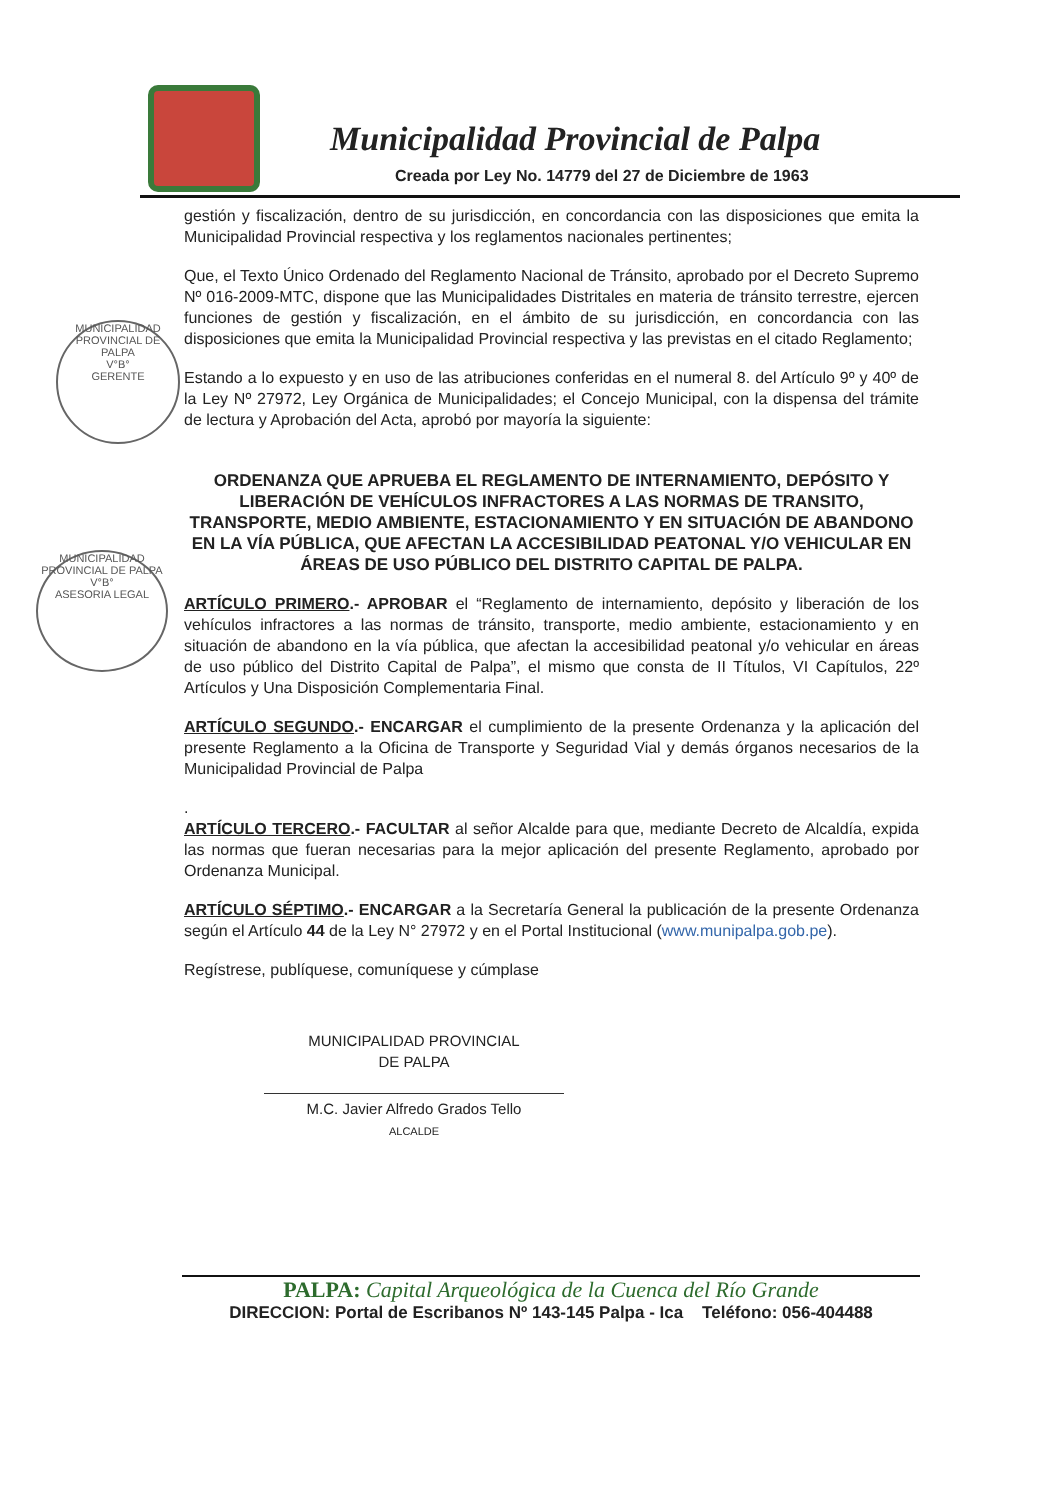Municipalidad Provincial de Palpa
Creada por Ley No. 14779 del 27 de Diciembre de 1963
MUNICIPALIDAD PROVINCIAL DE PALPA
V°B°
GERENTE
MUNICIPALIDAD PROVINCIAL DE PALPA
V°B°
ASESORIA LEGAL
gestión y fiscalización, dentro de su jurisdicción, en concordancia con las disposiciones que emita la Municipalidad Provincial respectiva y los reglamentos nacionales pertinentes;
Que, el Texto Único Ordenado del Reglamento Nacional de Tránsito, aprobado por el Decreto Supremo Nº 016-2009-MTC, dispone que las Municipalidades Distritales en materia de tránsito terrestre, ejercen funciones de gestión y fiscalización, en el ámbito de su jurisdicción, en concordancia con las disposiciones que emita la Municipalidad Provincial respectiva y las previstas en el citado Reglamento;
Estando a lo expuesto y en uso de las atribuciones conferidas en el numeral 8. del Artículo 9º y 40º de la Ley Nº 27972, Ley Orgánica de Municipalidades; el Concejo Municipal, con la dispensa del trámite de lectura y Aprobación del Acta, aprobó por mayoría la siguiente:
ORDENANZA QUE APRUEBA EL REGLAMENTO DE INTERNAMIENTO, DEPÓSITO Y LIBERACIÓN DE VEHÍCULOS INFRACTORES A LAS NORMAS DE TRANSITO, TRANSPORTE, MEDIO AMBIENTE, ESTACIONAMIENTO Y EN SITUACIÓN DE ABANDONO EN LA VÍA PÚBLICA, QUE AFECTAN LA ACCESIBILIDAD PEATONAL Y/O VEHICULAR EN ÁREAS DE USO PÚBLICO DEL DISTRITO CAPITAL DE PALPA.
ARTÍCULO PRIMERO.- APROBAR el “Reglamento de internamiento, depósito y liberación de los vehículos infractores a las normas de tránsito, transporte, medio ambiente, estacionamiento y en situación de abandono en la vía pública, que afectan la accesibilidad peatonal y/o vehicular en áreas de uso público del Distrito Capital de Palpa”, el mismo que consta de II Títulos, VI Capítulos, 22º Artículos y Una Disposición Complementaria Final.
ARTÍCULO SEGUNDO.- ENCARGAR el cumplimiento de la presente Ordenanza y la aplicación del presente Reglamento a la Oficina de Transporte y Seguridad Vial y demás órganos necesarios de la Municipalidad Provincial de Palpa
.
ARTÍCULO TERCERO.- FACULTAR al señor Alcalde para que, mediante Decreto de Alcaldía, expida las normas que fueran necesarias para la mejor aplicación del presente Reglamento, aprobado por Ordenanza Municipal.
ARTÍCULO SÉPTIMO.- ENCARGAR a la Secretaría General la publicación de la presente Ordenanza según el Artículo 44 de la Ley N° 27972 y en el Portal Institucional (www.munipalpa.gob.pe).
Regístrese, publíquese, comuníquese y cúmplase
MUNICIPALIDAD PROVINCIAL
DE PALPA
M.C. Javier Alfredo Grados Tello
ALCALDE
PALPA: Capital Arqueológica de la Cuenca del Río Grande
DIRECCION: Portal de Escribanos Nº 143-145 Palpa - Ica Teléfono: 056-404488